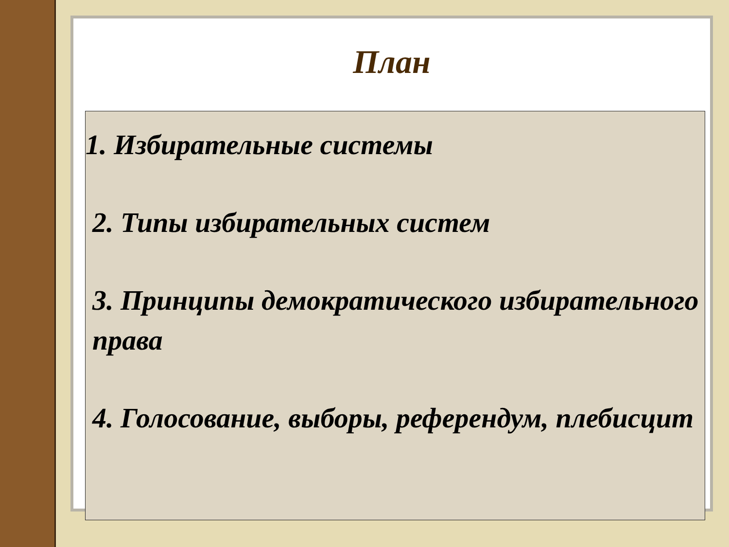План
1. Избирательные системы
2. Типы избирательных систем
3. Принципы демократического избирательного права
4. Голосование, выборы, референдум, плебисцит